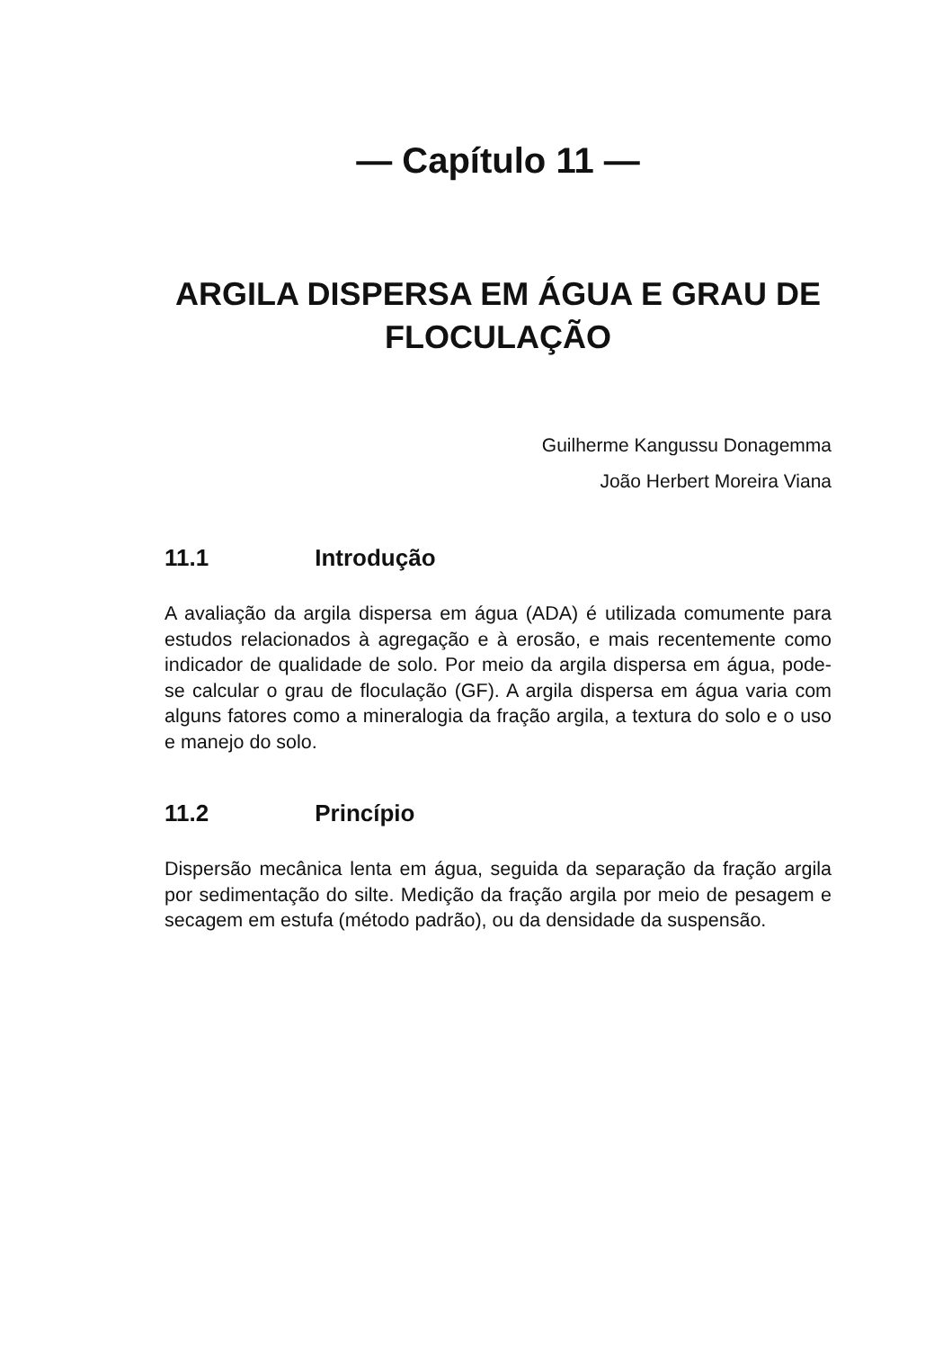— Capítulo 11 —
ARGILA DISPERSA EM ÁGUA E GRAU DE FLOCULAÇÃO
Guilherme Kangussu Donagemma
João Herbert Moreira Viana
11.1 Introdução
A avaliação da argila dispersa em água (ADA) é utilizada comumente para estudos relacionados à agregação e à erosão, e mais recentemente como indicador de qualidade de solo. Por meio da argila dispersa em água, pode-se calcular o grau de floculação (GF). A argila dispersa em água varia com alguns fatores como a mineralogia da fração argila, a textura do solo e o uso e manejo do solo.
11.2 Princípio
Dispersão mecânica lenta em água, seguida da separação da fração argila por sedimentação do silte. Medição da fração argila por meio de pesagem e secagem em estufa (método padrão), ou da densidade da suspensão.